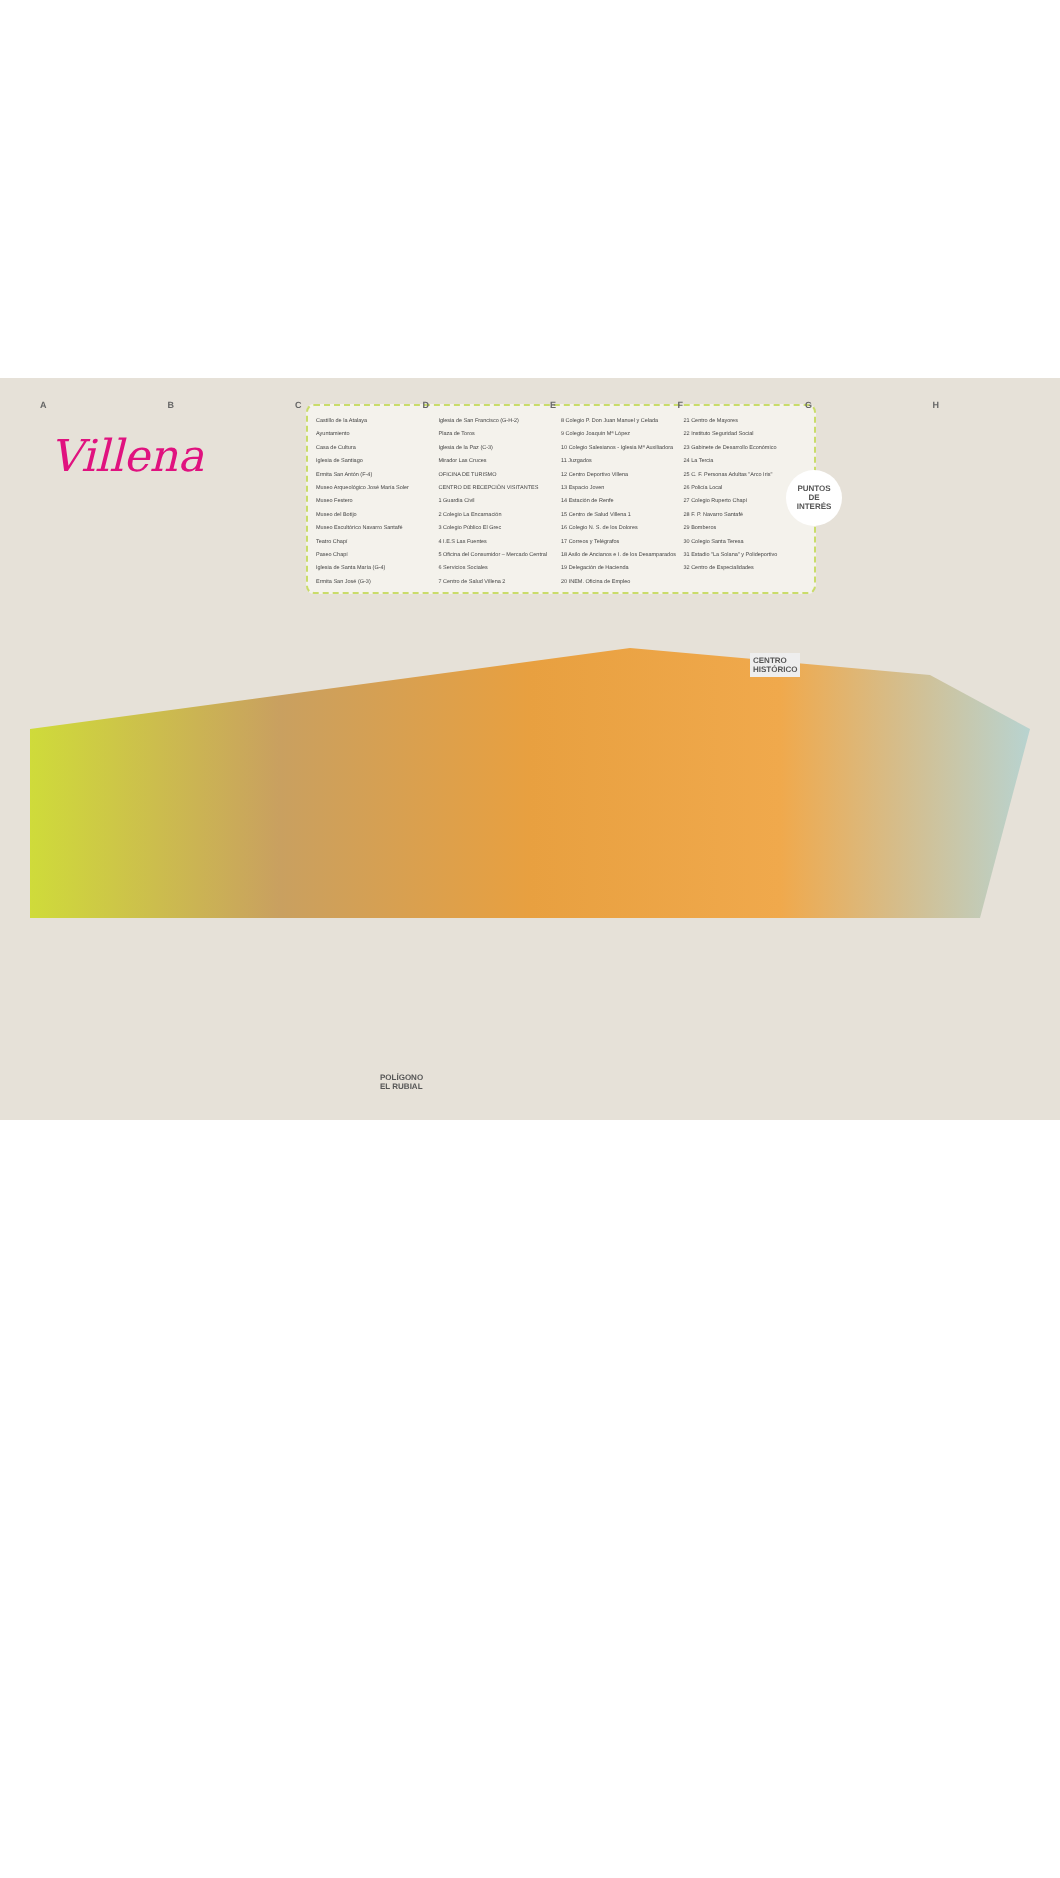ABCDEFGH
Villena
Castillo de la Atalaya
Ayuntamiento
Casa de Cultura
Iglesia de Santiago
Ermita San Antón (F-4)
Museo Arqueológico José María Soler
Museo Festero
Museo del Botijo
Museo Escultórico Navarro Santafé
Teatro Chapí
Paseo Chapí
Iglesia de Santa María (G-4)
Ermita San José (G-3)
Iglesia de San Francisco (G-H-2)
Plaza de Toros
Iglesia de la Paz (C-3)
Mirador Las Cruces
OFICINA DE TURISMO
CENTRO DE RECEPCIÓN VISITANTES
1 Guardia Civil
2 Colegio La Encarnación
3 Colegio Público El Grec
4 I.E.S Las Fuentes
5 Oficina del Consumidor – Mercado Central
6 Servicios Sociales
7 Centro de Salud Villena 2
8 Colegio P. Don Juan Manuel y Celada
9 Colegio Joaquín Mª López
10 Colegio Salesianos - Iglesia Mª Auxiliadora
11 Juzgados
12 Centro Deportivo Villena
13 Espacio Joven
14 Estación de Renfe
15 Centro de Salud Villena 1
16 Colegio N. S. de los Dolores
17 Correos y Telégrafos
18 Asilo de Ancianos e I. de los Desamparados
19 Delegación de Hacienda
20 INEM. Oficina de Empleo
21 Centro de Mayores
22 Instituto Seguridad Social
23 Gabinete de Desarrollo Económico
24 La Tercia
25 C. F. Personas Adultas "Arco Iris"
26 Policía Local
27 Colegio Ruperto Chapí
28 F. P. Navarro Santafé
29 Bomberos
30 Colegio Santa Teresa
31 Estadio "La Solana" y Polideportivo
32 Centro de Especialidades
PUNTOS
DE
INTERÉS
CENTRO
HISTÓRICO
POLÍGONO
EL RUBIAL